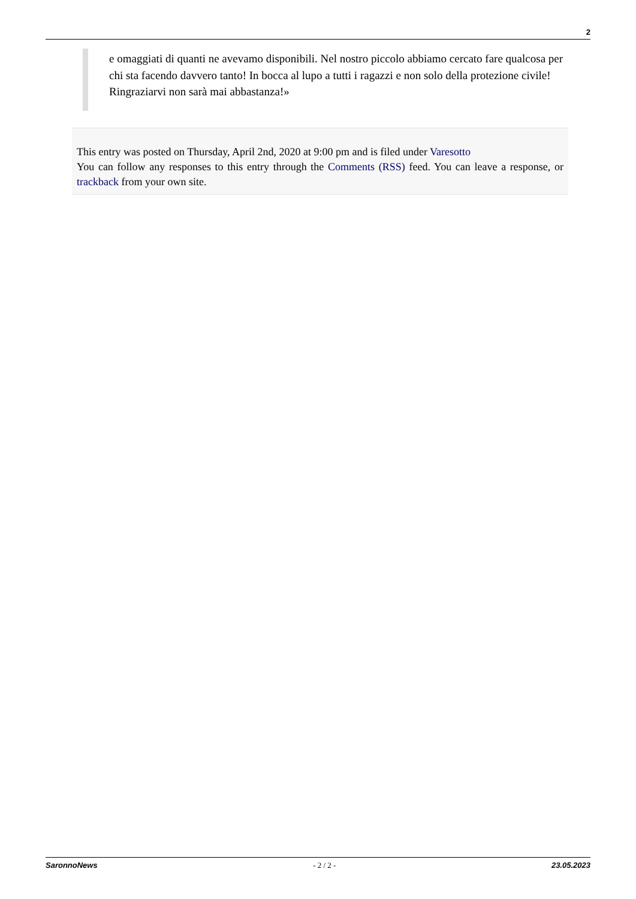2
e omaggiati di quanti ne avevamo disponibili. Nel nostro piccolo abbiamo cercato fare qualcosa per chi sta facendo davvero tanto! In bocca al lupo a tutti i ragazzi e non solo della protezione civile!
Ringraziarvi non sarà mai abbastanza!»
This entry was posted on Thursday, April 2nd, 2020 at 9:00 pm and is filed under Varesotto
You can follow any responses to this entry through the Comments (RSS) feed. You can leave a response, or trackback from your own site.
SaronnoNews - 2 / 2 - 23.05.2023